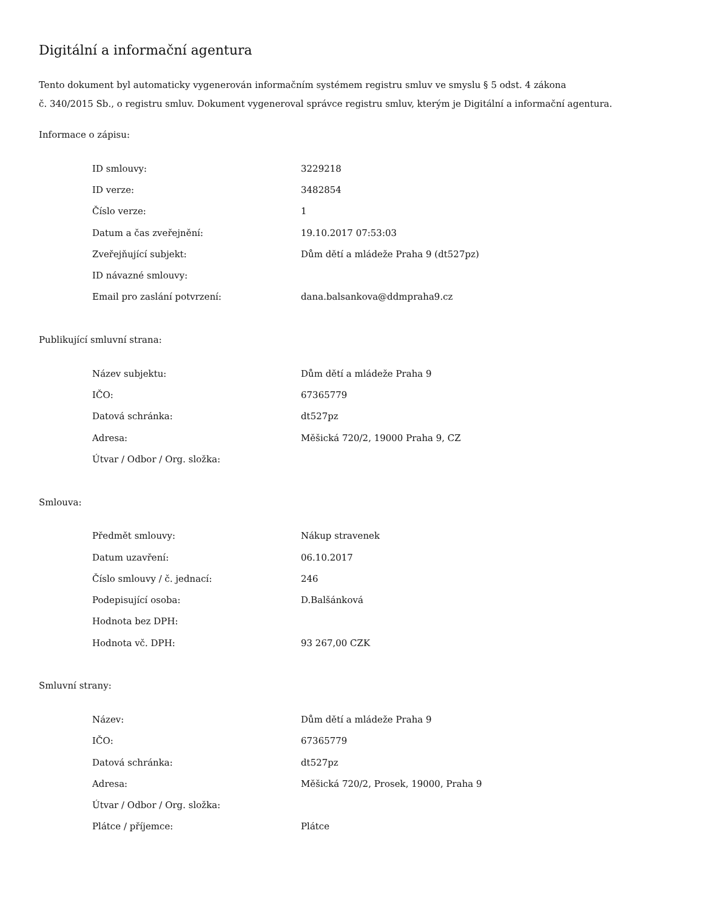Digitální a informační agentura
Tento dokument byl automaticky vygenerován informačním systémem registru smluv ve smyslu § 5 odst. 4 zákona
č. 340/2015 Sb., o registru smluv. Dokument vygeneroval správce registru smluv, kterým je Digitální a informační agentura.
Informace o zápisu:
| ID smlouvy: | 3229218 |
| ID verze: | 3482854 |
| Číslo verze: | 1 |
| Datum a čas zveřejnění: | 19.10.2017 07:53:03 |
| Zveřejňující subjekt: | Dům dětí a mládeže Praha 9 (dt527pz) |
| ID návazné smlouvy: | |
| Email pro zaslání potvrzení: | dana.balsankova@ddmpraha9.cz |
Publikující smluvní strana:
| Název subjektu: | Dům dětí a mládeže Praha 9 |
| IČO: | 67365779 |
| Datová schránka: | dt527pz |
| Adresa: | Měšická 720/2, 19000 Praha 9, CZ |
| Útvar / Odbor / Org. složka: | |
Smlouva:
| Předmět smlouvy: | Nákup stravenek |
| Datum uzavření: | 06.10.2017 |
| Číslo smlouvy / č. jednací: | 246 |
| Podepisující osoba: | D.Balšánková |
| Hodnota bez DPH: | |
| Hodnota vč. DPH: | 93 267,00 CZK |
Smluvní strany:
| Název: | Dům dětí a mládeže Praha 9 |
| IČO: | 67365779 |
| Datová schránka: | dt527pz |
| Adresa: | Měšická 720/2, Prosek, 19000, Praha 9 |
| Útvar / Odbor / Org. složka: | |
| Plátce / příjemce: | Plátce |